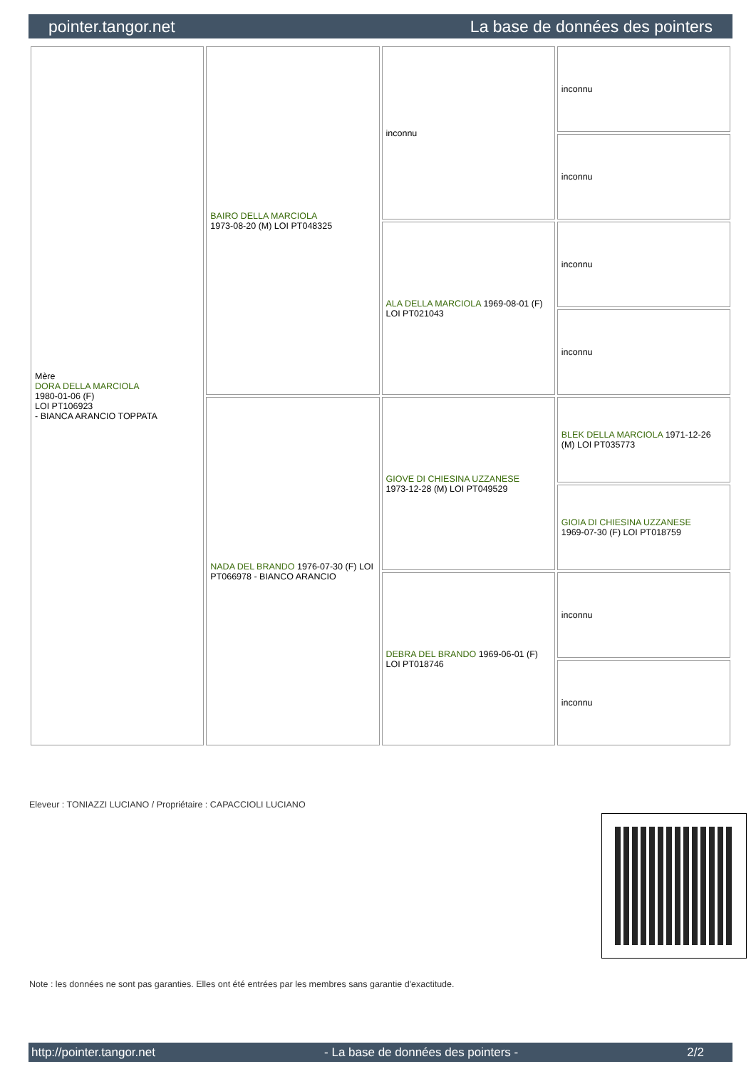pointer.tangor.net La base de données des pointers
| Mère DORA DELLA MARCIOLA 1980-01-06 (F) LOI PT106923 - BIANCA ARANCIO TOPPATA | BAIRO DELLA MARCIOLA 1973-08-20 (M) LOI PT048325 | inconnu | inconnu |
| | | | inconnu |
| | | ALA DELLA MARCIOLA 1969-08-01 (F) LOI PT021043 | inconnu |
| | | | inconnu |
| | NADA DEL BRANDO 1976-07-30 (F) LOI PT066978 - BIANCO ARANCIO | GIOVE DI CHIESINA UZZANESE 1973-12-28 (M) LOI PT049529 | BLEK DELLA MARCIOLA 1971-12-26 (M) LOI PT035773 |
| | | | GIOIA DI CHIESINA UZZANESE 1969-07-30 (F) LOI PT018759 |
| | | DEBRA DEL BRANDO 1969-06-01 (F) LOI PT018746 | inconnu |
| | | | inconnu |
Eleveur : TONIAZZI LUCIANO / Propriétaire : CAPACCIOLI LUCIANO
Note : les données ne sont pas garanties. Elles ont été entrées par les membres sans garantie d'exactitude.
http://pointer.tangor.net - La base de données des pointers - 2/2